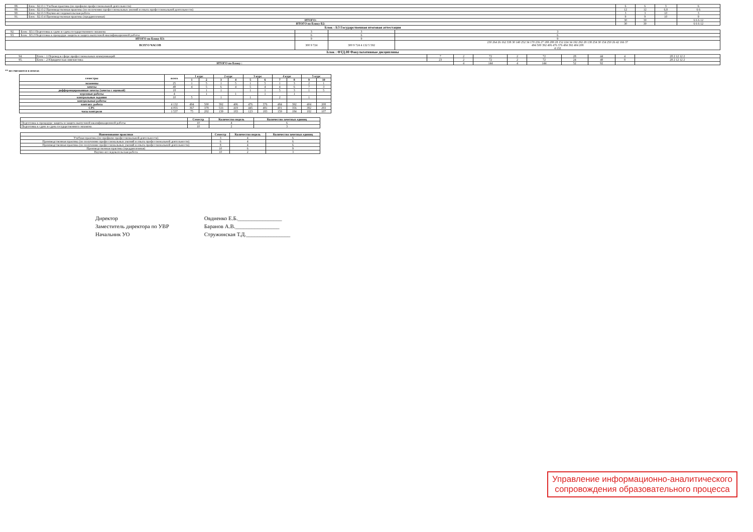| 88. | Блок : Б2.О.1 Учебная практика (по профилю профессиональной деятельности) | 6 | 6 | 3 | 6 |
| 89. | Блок : Б2.О.2 Производственная практика (по получению профессиональных умений и опыта профессиональной деятельности) | 12 | 12 | 6,8 | 6 6 |
| 90. | Блок : Б2.О.3 Научно-исследовательская работа | 3 | 3 | 10 | 3 |
| 91. | Блок : Б2.О.4 Производственная практика (преддипломная) | 9 | 9 | 10 | 9 |
| ИТОГО: | | 30 | 30 | | 6 6 6 12 |
| ИТОГО по Блоку Б2: | | 30 | 30 | | 6 6 6 12 |
Блок : Б3 Государственная итоговая аттестация
| 92. | Блок : Б3.1 Подготовка к сдаче и сдача государственного экзамена | 3 | 3 | 3 |
| 93. | Блок : Б3.2 Подготовка к процедуре защиты и защита выпускной квалификационной работы | 6 | 6 | 6 |
| ИТОГО по Блоку Б3: | | 9 | 9 | 9 |
| ВСЕГО ЧАСОВ | | 300 9 724 | 300 9 724 4 132 5 592 | 230 264 26 162 338 30 140 252 34 170 236 27 188 288 28 152 224 34 192 292 28 138 254 30 154 250 26 42 166 37 494 500 392 406 476 376 484 392 404 208 4 132 |
Блок : ФТД.00 Факультативные дисциплины
| 94. | Блок : .1 Перевод в сфере профессиональных коммуникаций | 7 | 2 | 72 | 2 | 72 | 28 | 44 | 4 | 28 2 12 12 2 |
| 95. | Блок : .2 Юридическая лингвистика | 23 | 2 | 72 | 2 | 72 | 24 | 48 | 8 | 28 2 12 12 2 |
| ИТОГО по Блоку : | | | 4 | 144 | 4 | 144 | 52 | 92 | | |
** не считаются в итогах
| семестры | всего | 1 курс | | 2 курс | | 3 курс | | 4 курс | | 5 курс | |
| --- | --- | --- | --- | --- | --- | --- | --- | --- | --- | --- | --- |
| | | 1 | 2 | 3 | 4 | 5 | 6 | 7 | 8 | 9 | 10 |
| экзамены | 25 | 1 | 5 | 1 | 5 | 1 | 5 | 1 | 3 | 2 | 1 |
| зачеты | 48 | 4 | 5 | 6 | 4 | 5 | 4 | 4 | 6 | 7 | 3 |
| дифференцированные зачеты (зачеты с оценкой) | 18 | | 1 | 1 | | 1 | 1 | 5 | 3 | 1 | 5 |
| курсовые работы | 4 | | 1 | | 1 | | 1 | | 1 | | |
| контрольные задания | 10 | 5 | | 1 | | 1 | | 2 | | 1 | |
| контрольные работы | | | | | | | | | | | |
| контакт. работа | 4 132 | 494 | 500 | 392 | 406 | 476 | 376 | 484 | 392 | 404 | 208 |
| СРС | 4 055 | 367 | 378 | 533 | 419 | 445 | 481 | 401 | 356 | 382 | 293 |
| часы контроля | 1 537 | 75 | 202 | 139 | 183 | 123 | 183 | 159 | 184 | 182 | 107 |
| | Семестр | Количество недель | Количество зачетных единиц |
| --- | --- | --- | --- |
| Подготовка к процедуре защиты и защита выпускной квалификационной работы | 10 | 4 | 6 |
| Подготовка к сдаче и сдача государственного экзамена | 10 | 2 | 3 |
| Наименование практики | Семестр | Количество недель | Количество зачетных единиц |
| --- | --- | --- | --- |
| Учебная практика (по профилю профессиональной деятельности) | 3 | 4 | 6 |
| Производственная практика (по получению профессиональных умений и опыта профессиональной деятельности) | 6 | 4 | 6 |
| Производственная практика (по получению профессиональных умений и опыта профессиональной деятельности) | 8 | 4 | 6 |
| Производственная практика (преддипломная) | 10 | 6 | 9 |
| Научно-исследовательская работа | 10 | 2 | 3 |
Директор
Заместитель директора по УВР
Начальник УО
Овдиенко Е.Б.________________
Баранов А.В.________________
Стружинская Т.Д.________________
Управление информационно-аналитического
сопровождения образовательного процесса